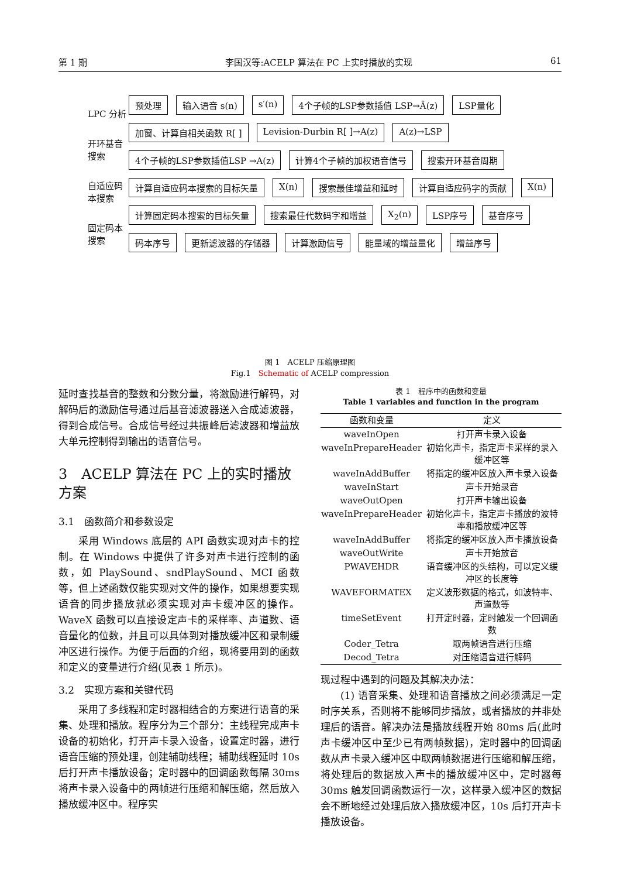第 1 期 李国汉等:ACELP 算法在 PC 上实时播放的实现 61
LPC 分析
开环基音搜索
自适应码本搜索
固定码本搜索
预处理 输入语音 s(n) s′(n) 4个子帧的LSP参数插值 LSP→Â(z) LSP量化 加窗、计算自相关函数 R[ ] Levision-Durbin R[ ]→A(z) A(z)→LSP 4个子帧的LSP参数插值LSP →A(z) 计算4个子帧的加权语音信号 搜索开环基音周期 计算自适应码本搜索的目标矢量 X(n) 搜索最佳增益和延时 计算自适应码字的贡献 X(n) 计算固定码本搜索的目标矢量 搜索最佳代数码字和增益 X<sub>2</sub>(n) LSP序号 基音序号 码本序号 更新滤波器的存储器 计算激励信号 能量域的增益量化 增益序号
图 1　ACELP 压缩原理图
Fig.1　Schematic of ACELP compression
延时查找基音的整数和分数分量，将激励进行解码，对解码后的激励信号通过后基音滤波器送入合成滤波器，得到合成信号。合成信号经过共振峰后滤波器和增益放大单元控制得到输出的语音信号。
3　ACELP 算法在 PC 上的实时播放方案
3.1　函数简介和参数设定
采用 Windows 底层的 API 函数实现对声卡的控制。在 Windows 中提供了许多对声卡进行控制的函数，如 PlaySound、sndPlaySound、MCI 函数等，但上述函数仅能实现对文件的操作，如果想要实现语音的同步播放就必须实现对声卡缓冲区的操作。WaveX 函数可以直接设定声卡的采样率、声道数、语音量化的位数，并且可以具体到对播放缓冲区和录制缓冲区进行操作。为便于后面的介绍，现将要用到的函数和定义的变量进行介绍(见表 1 所示)。
3.2　实现方案和关键代码
采用了多线程和定时器相结合的方案进行语音的采集、处理和播放。程序分为三个部分：主线程完成声卡设备的初始化，打开声卡录入设备，设置定时器，进行语音压缩的预处理，创建辅助线程；辅助线程延时 10s 后打开声卡播放设备；定时器中的回调函数每隔 30ms 将声卡录入设备中的两帧进行压缩和解压缩，然后放入播放缓冲区中。程序实
表 1　程序中的函数和变量
Table 1 variables and function in the program
| 函数和变量 | 定义 |
| --- | --- |
| waveInOpen | 打开声卡录入设备 |
| waveInPrepareHeader | 初始化声卡，指定声卡采样的录入缓冲区等 |
| waveInAddBuffer | 将指定的缓冲区放入声卡录入设备 |
| waveInStart | 声卡开始录音 |
| waveOutOpen | 打开声卡输出设备 |
| waveInPrepareHeader | 初始化声卡，指定声卡播放的波特率和播放缓冲区等 |
| waveInAddBuffer | 将指定的缓冲区放入声卡播放设备 |
| waveOutWrite | 声卡开始放音 |
| PWAVEHDR | 语音缓冲区的头结构，可以定义缓冲区的长度等 |
| WAVEFORMATEX | 定义波形数据的格式，如波特率、声道数等 |
| timeSetEvent | 打开定时器，定时触发一个回调函数 |
| Coder_Tetra | 取两帧语音进行压缩 |
| Decod_Tetra | 对压缩语音进行解码 |
现过程中遇到的问题及其解决办法：
(1) 语音采集、处理和语音播放之间必须满足一定时序关系，否则将不能够同步播放，或者播放的并非处理后的语音。解决办法是播放线程开始 80ms 后(此时声卡缓冲区中至少已有两帧数据)，定时器中的回调函数从声卡录入缓冲区中取两帧数据进行压缩和解压缩，将处理后的数据放入声卡的播放缓冲区中，定时器每 30ms 触发回调函数运行一次，这样录入缓冲区的数据会不断地经过处理后放入播放缓冲区，10s 后打开声卡播放设备。